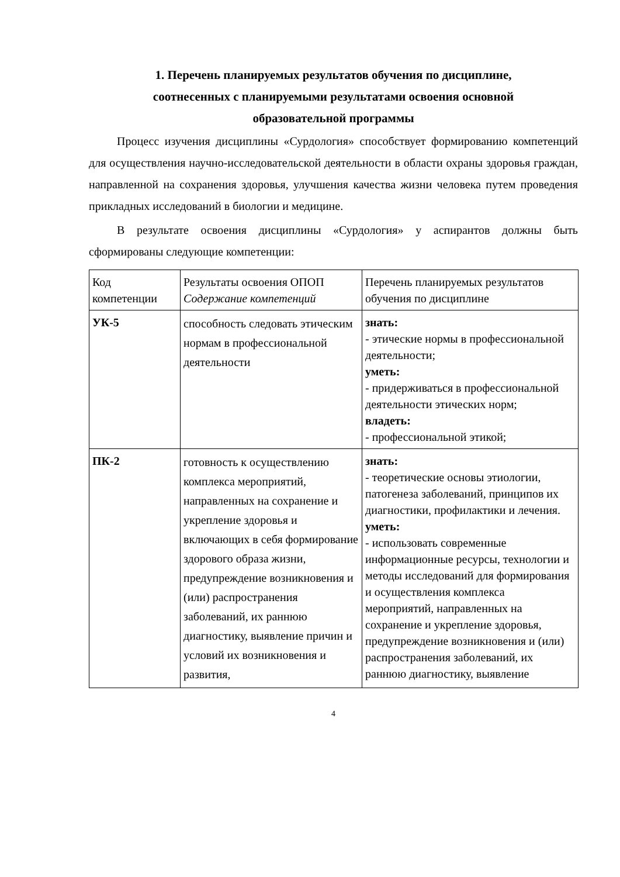1. Перечень планируемых результатов обучения по дисциплине,
соотнесенных с планируемыми результатами освоения основной
образовательной программы
Процесс изучения дисциплины «Сурдология» способствует формированию компетенций для осуществления научно-исследовательской деятельности в области охраны здоровья граждан, направленной на сохранения здоровья, улучшения качества жизни человека путем проведения прикладных исследований в биологии и медицине.
В результате освоения дисциплины «Сурдология» у аспирантов должны быть сформированы следующие компетенции:
| Код компетенции | Результаты освоения ОПОП Содержание компетенций | Перечень планируемых результатов обучения по дисциплине |
| УК-5 | способность следовать этическим нормам в профессиональной деятельности | знать: - этические нормы в профессиональной деятельности; уметь: - придерживаться в профессиональной деятельности этических норм; владеть: - профессиональной этикой; |
| ПК-2 | готовность к осуществлению комплекса мероприятий, направленных на сохранение и укрепление здоровья и включающих в себя формирование здорового образа жизни, предупреждение возникновения и (или) распространения заболеваний, их раннюю диагностику, выявление причин и условий их возникновения и развития, | знать: - теоретические основы этиологии, патогенеза заболеваний, принципов их диагностики, профилактики и лечения. уметь: - использовать современные информационные ресурсы, технологии и методы исследований для формирования и осуществления комплекса мероприятий, направленных на сохранение и укрепление здоровья, предупреждение возникновения и (или) распространения заболеваний, их раннюю диагностику, выявление |
4